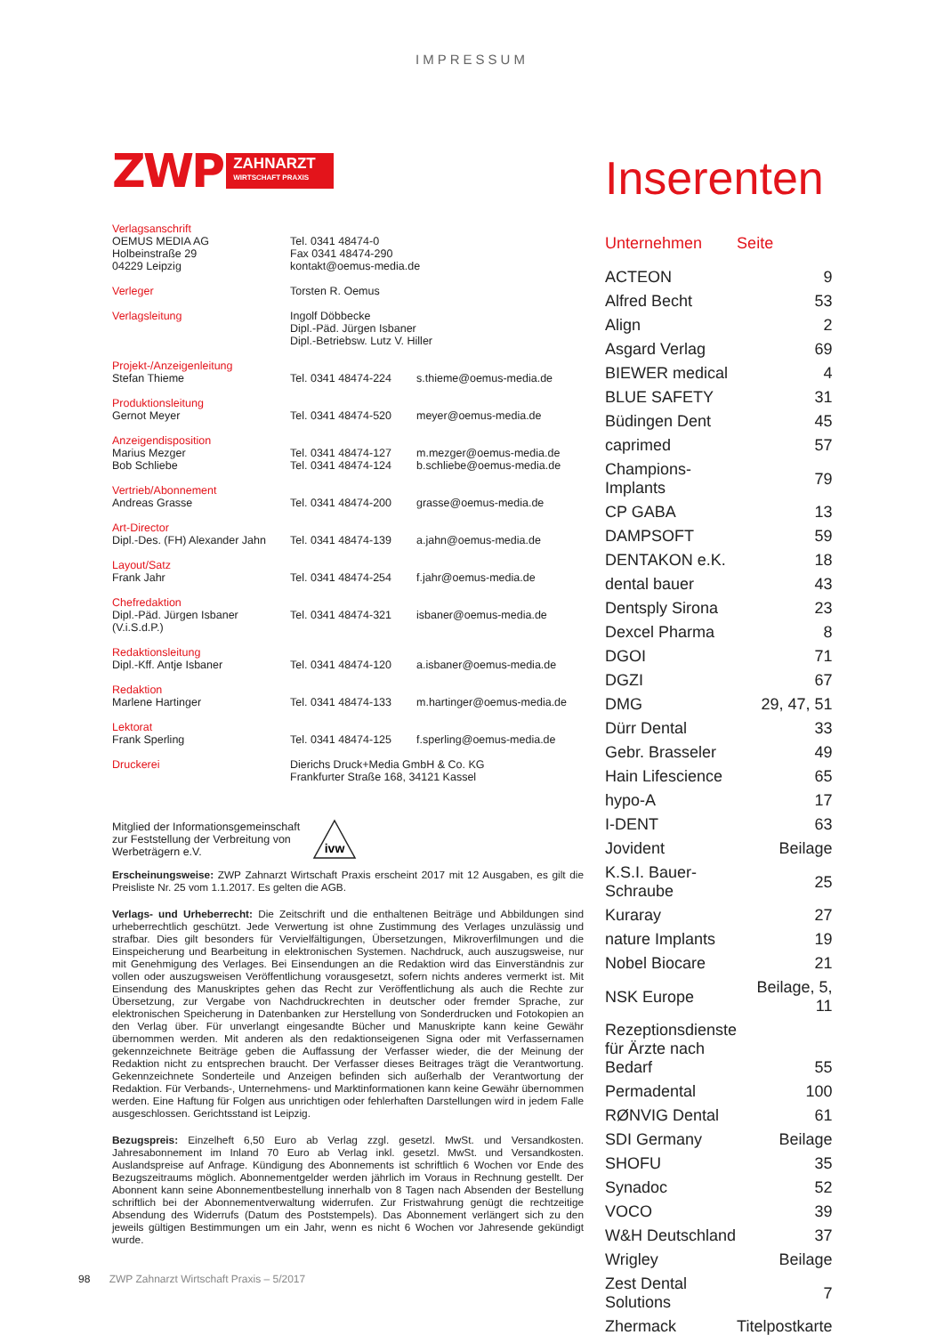IMPRESSUM
ZWP
ZAHNARZT
WIRTSCHAFT PRAXIS
| Verlagsanschrift OEMUS MEDIA AG Holbeinstraße 29 04229 Leipzig | Tel. 0341 48474-0 Fax 0341 48474-290 kontakt@oemus-media.de | |
| Verleger | Torsten R. Oemus | |
| Verlagsleitung | Ingolf Döbbecke Dipl.-Päd. Jürgen Isbaner Dipl.-Betriebsw. Lutz V. Hiller | |
| Projekt-/Anzeigenleitung Stefan Thieme | Tel. 0341 48474-224 | s.thieme@oemus-media.de |
| Produktionsleitung Gernot Meyer | Tel. 0341 48474-520 | meyer@oemus-media.de |
| Anzeigendisposition Marius Mezger Bob Schliebe | Tel. 0341 48474-127 Tel. 0341 48474-124 | m.mezger@oemus-media.de b.schliebe@oemus-media.de |
| Vertrieb/Abonnement Andreas Grasse | Tel. 0341 48474-200 | grasse@oemus-media.de |
| Art-Director Dipl.-Des. (FH) Alexander Jahn | Tel. 0341 48474-139 | a.jahn@oemus-media.de |
| Layout/Satz Frank Jahr | Tel. 0341 48474-254 | f.jahr@oemus-media.de |
| Chefredaktion Dipl.-Päd. Jürgen Isbaner (V.i.S.d.P.) | Tel. 0341 48474-321 | isbaner@oemus-media.de |
| Redaktionsleitung Dipl.-Kff. Antje Isbaner | Tel. 0341 48474-120 | a.isbaner@oemus-media.de |
| Redaktion Marlene Hartinger | Tel. 0341 48474-133 | m.hartinger@oemus-media.de |
| Lektorat Frank Sperling | Tel. 0341 48474-125 | f.sperling@oemus-media.de |
| Druckerei | Dierichs Druck+Media GmbH & Co. KG Frankfurter Straße 168, 34121 Kassel | |
Mitglied der Informationsgemeinschaft
zur Feststellung der Verbreitung von
Werbeträgern e.V.
ivw
Erscheinungsweise: ZWP Zahnarzt Wirtschaft Praxis erscheint 2017 mit 12 Ausgaben, es gilt die Preisliste Nr. 25 vom 1.1.2017. Es gelten die AGB.
Verlags- und Urheberrecht: Die Zeitschrift und die enthaltenen Beiträge und Abbildungen sind urheberrechtlich geschützt. Jede Verwertung ist ohne Zustimmung des Verlages unzulässig und strafbar. Dies gilt besonders für Vervielfältigungen, Übersetzungen, Mikroverfilmungen und die Einspeicherung und Bearbeitung in elektronischen Systemen. Nachdruck, auch auszugsweise, nur mit Genehmigung des Verlages. Bei Einsendungen an die Redaktion wird das Einverständnis zur vollen oder auszugsweisen Veröffentlichung vorausgesetzt, sofern nichts anderes vermerkt ist. Mit Einsendung des Manuskriptes gehen das Recht zur Veröffentlichung als auch die Rechte zur Übersetzung, zur Vergabe von Nachdruckrechten in deutscher oder fremder Sprache, zur elektronischen Speicherung in Datenbanken zur Herstellung von Sonderdrucken und Fotokopien an den Verlag über. Für unverlangt eingesandte Bücher und Manuskripte kann keine Gewähr übernommen werden. Mit anderen als den redaktionseigenen Signa oder mit Verfassernamen gekennzeichnete Beiträge geben die Auffassung der Verfasser wieder, die der Meinung der Redaktion nicht zu entsprechen braucht. Der Verfasser dieses Beitrages trägt die Verantwortung. Gekennzeichnete Sonderteile und Anzeigen befinden sich außerhalb der Verantwortung der Redaktion. Für Verbands-, Unternehmens- und Marktinformationen kann keine Gewähr übernommen werden. Eine Haftung für Folgen aus unrichtigen oder fehlerhaften Darstellungen wird in jedem Falle ausgeschlossen. Gerichtsstand ist Leipzig.
Bezugspreis: Einzelheft 6,50 Euro ab Verlag zzgl. gesetzl. MwSt. und Versandkosten. Jahresabonnement im Inland 70 Euro ab Verlag inkl. gesetzl. MwSt. und Versandkosten. Auslandspreise auf Anfrage. Kündigung des Abonnements ist schriftlich 6 Wochen vor Ende des Bezugszeitraums möglich. Abonnementgelder werden jährlich im Voraus in Rechnung gestellt. Der Abonnent kann seine Abonnementbestellung innerhalb von 8 Tagen nach Absenden der Bestellung schriftlich bei der Abonnementverwaltung widerrufen. Zur Fristwahrung genügt die rechtzeitige Absendung des Widerrufs (Datum des Poststempels). Das Abonnement verlängert sich zu den jeweils gültigen Bestimmungen um ein Jahr, wenn es nicht 6 Wochen vor Jahresende gekündigt wurde.
Inserenten
| Unternehmen | Seite |
| --- | --- |
| ACTEON | 9 |
| Alfred Becht | 53 |
| Align | 2 |
| Asgard Verlag | 69 |
| BIEWER medical | 4 |
| BLUE SAFETY | 31 |
| Büdingen Dent | 45 |
| caprimed | 57 |
| Champions-Implants | 79 |
| CP GABA | 13 |
| DAMPSOFT | 59 |
| DENTAKON e.K. | 18 |
| dental bauer | 43 |
| Dentsply Sirona | 23 |
| Dexcel Pharma | 8 |
| DGOI | 71 |
| DGZI | 67 |
| DMG | 29, 47, 51 |
| Dürr Dental | 33 |
| Gebr. Brasseler | 49 |
| Hain Lifescience | 65 |
| hypo-A | 17 |
| I-DENT | 63 |
| Jovident | Beilage |
| K.S.I. Bauer-Schraube | 25 |
| Kuraray | 27 |
| nature Implants | 19 |
| Nobel Biocare | 21 |
| NSK Europe | Beilage, 5, 11 |
| Rezeptionsdienste für Ärzte nach Bedarf | 55 |
| Permadental | 100 |
| RØNVIG Dental | 61 |
| SDI Germany | Beilage |
| SHOFU | 35 |
| Synadoc | 52 |
| VOCO | 39 |
| W&H Deutschland | 37 |
| Wrigley | Beilage |
| Zest Dental Solutions | 7 |
| Zhermack | Titelpostkarte |
98 ZWP Zahnarzt Wirtschaft Praxis – 5/2017